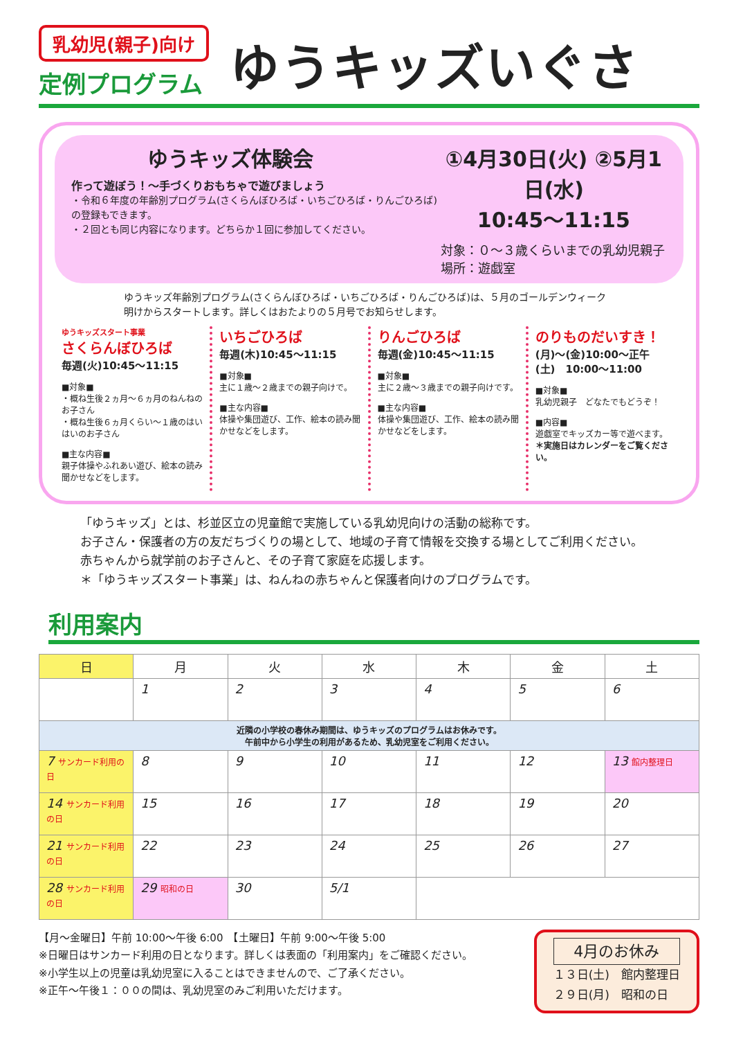乳幼児(親子)向け
定例プログラム
ゆうキッズいぐさ
ゆうキッズ体験会
作って遊ぼう！～手づくりおもちゃで遊びましょう
・令和６年度の年齢別プログラム(さくらんぼひろば・いちごひろば・りんごひろば)の登録もできます。
・２回とも同じ内容になります。どちらか１回に参加してください。
①4月30日(火) ②5月1日(水)
10:45～11:15
対象：０～３歳くらいまでの乳幼児親子
場所：遊戯室
ゆうキッズ年齢別プログラム(さくらんぼひろば・いちごひろば・りんごひろば)は、５月のゴールデンウィーク明けからスタートします。詳しくはおたよりの５月号でお知らせします。
ゆうキッズスタート事業
さくらんぼひろば
毎週(火)10:45～11:15
■対象■
・概ね生後２ヵ月～６ヵ月のねんねのお子さん
・概ね生後６ヵ月くらい～１歳のはいはいのお子さん
■主な内容■
親子体操やふれあい遊び、絵本の読み聞かせなどをします。
いちごひろば
毎週(木)10:45～11:15
■対象■
主に１歳～２歳までの親子向けで。
■主な内容■
体操や集団遊び、工作、絵本の読み聞かせなどをします。
りんごひろば
毎週(金)10:45～11:15
■対象■
主に２歳～３歳までの親子向けです。
■主な内容■
体操や集団遊び、工作、絵本の読み聞かせなどをします。
のりものだいすき！
(月)～(金)10:00～正午
(土)　10:00～11:00
■対象■
乳幼児親子　どなたでもどうぞ！
■内容■
遊戯室でキッズカー等で遊べます。
＊実施日はカレンダーをご覧ください。
「ゆうキッズ」とは、杉並区立の児童館で実施している乳幼児向けの活動の総称です。
お子さん・保護者の方の友だちづくりの場として、地域の子育て情報を交換する場としてご利用ください。
赤ちゃんから就学前のお子さんと、その子育て家庭を応援します。
＊「ゆうキッズスタート事業」は、ねんねの赤ちゃんと保護者向けのプログラムです。
利用案内
| 日 | 月 | 火 | 水 | 木 | 金 | 土 |
| --- | --- | --- | --- | --- | --- | --- |
| | 1 | 2 | 3 | 4 | 5 | 6 |
| 近隣の小学校の春休み期間は、ゆうキッズのプログラムはお休みです。 午前中から小学生の利用があるため、乳幼児室をご利用ください。 | | | | | | |
| 7 サンカード利用の日 | 8 | 9 | 10 | 11 | 12 | 13 館内整理日 |
| 14 サンカード利用の日 | 15 | 16 | 17 | 18 | 19 | 20 |
| 21 サンカード利用の日 | 22 | 23 | 24 | 25 | 26 | 27 |
| 28 サンカード利用の日 | 29 昭和の日 | 30 | 5/1 | | | |
【月～金曜日】午前 10:00～午後 6:00　【土曜日】午前 9:00～午後 5:00
※日曜日はサンカード利用の日となります。詳しくは表面の「利用案内」をご確認ください。
※小学生以上の児童は乳幼児室に入ることはできませんので、ご了承ください。
※正午～午後１：００の間は、乳幼児室のみご利用いただけます。
4月のお休み
１３日(土)　館内整理日
２９日(月)　昭和の日